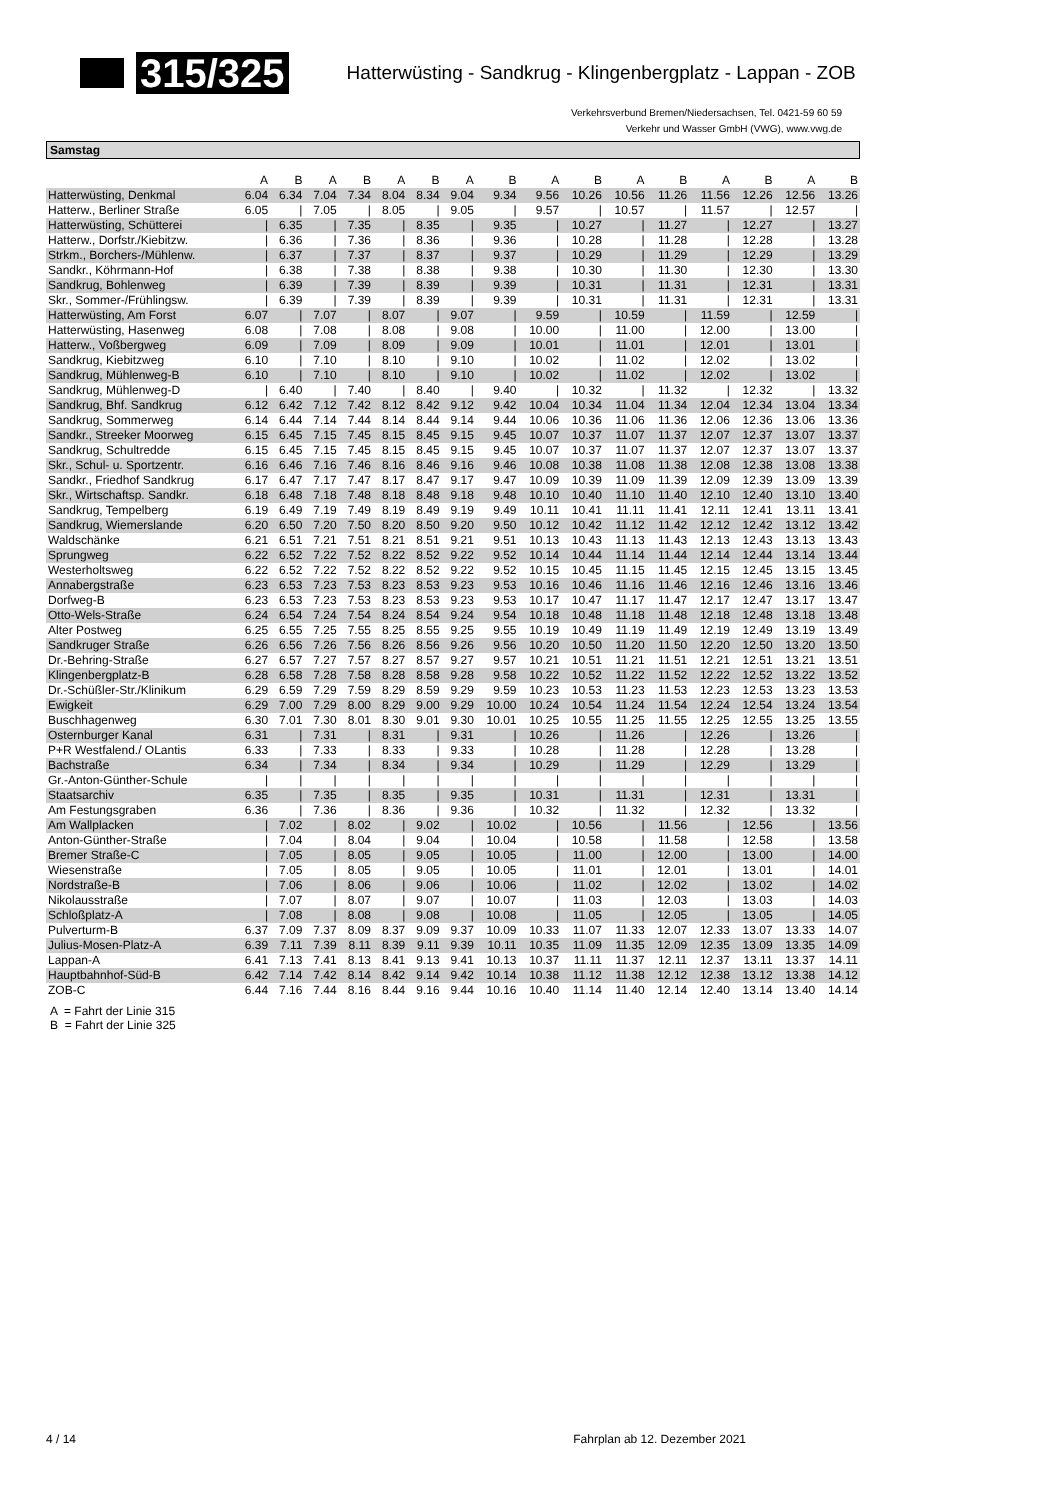315/325
Hatterwüsting - Sandkrug - Klingenbergplatz - Lappan - ZOB
Verkehrsverbund Bremen/Niedersachsen, Tel. 0421-59 60 59
Verkehr und Wasser GmbH (VWG), www.vwg.de
Samstag
| | A | B | A | B | A | B | A | B | A | B | A | B | A | B | A | B |
| --- | --- | --- | --- | --- | --- | --- | --- | --- | --- | --- | --- | --- | --- | --- | --- | --- |
| Hatterwüsting, Denkmal | 6.04 | 6.34 | 7.04 | 7.34 | 8.04 | 8.34 | 9.04 | 9.34 | 9.56 | 10.26 | 10.56 | 11.26 | 11.56 | 12.26 | 12.56 | 13.26 |
| Hatterw., Berliner Straße | 6.05 | / | 7.05 | / | 8.05 | / | 9.05 | / | 9.57 | / | 10.57 | / | 11.57 | / | 12.57 | / |
| Hatterwüsting, Schütterei | / | 6.35 | / | 7.35 | / | 8.35 | / | 9.35 | / | 10.27 | / | 11.27 | / | 12.27 | / | 13.27 |
| Hatterw., Dorfstr./Kiebitzw. | / | 6.36 | / | 7.36 | / | 8.36 | / | 9.36 | / | 10.28 | / | 11.28 | / | 12.28 | / | 13.28 |
| Strkm., Borchers-/Mühlenw. | / | 6.37 | / | 7.37 | / | 8.37 | / | 9.37 | / | 10.29 | / | 11.29 | / | 12.29 | / | 13.29 |
| Sandkr., Köhrmann-Hof | / | 6.38 | / | 7.38 | / | 8.38 | / | 9.38 | / | 10.30 | / | 11.30 | / | 12.30 | / | 13.30 |
| Sandkrug, Bohlenweg | / | 6.39 | / | 7.39 | / | 8.39 | / | 9.39 | / | 10.31 | / | 11.31 | / | 12.31 | / | 13.31 |
| Skr., Sommer-/Frühlingsw. | / | 6.39 | / | 7.39 | / | 8.39 | / | 9.39 | / | 10.31 | / | 11.31 | / | 12.31 | / | 13.31 |
| Hatterwüsting, Am Forst | 6.07 | / | 7.07 | / | 8.07 | / | 9.07 | / | 9.59 | / | 10.59 | / | 11.59 | / | 12.59 | / |
| Hatterwüsting, Hasenweg | 6.08 | / | 7.08 | / | 8.08 | / | 9.08 | / | 10.00 | / | 11.00 | / | 12.00 | / | 13.00 | / |
| Hatterw., Voßbergweg | 6.09 | / | 7.09 | / | 8.09 | / | 9.09 | / | 10.01 | / | 11.01 | / | 12.01 | / | 13.01 | / |
| Sandkrug, Kiebitzweg | 6.10 | / | 7.10 | / | 8.10 | / | 9.10 | / | 10.02 | / | 11.02 | / | 12.02 | / | 13.02 | / |
| Sandkrug, Mühlenweg-B | 6.10 | / | 7.10 | / | 8.10 | / | 9.10 | / | 10.02 | / | 11.02 | / | 12.02 | / | 13.02 | / |
| Sandkrug, Mühlenweg-D | / | 6.40 | / | 7.40 | / | 8.40 | / | 9.40 | / | 10.32 | / | 11.32 | / | 12.32 | / | 13.32 |
| Sandkrug, Bhf. Sandkrug | 6.12 | 6.42 | 7.12 | 7.42 | 8.12 | 8.42 | 9.12 | 9.42 | 10.04 | 10.34 | 11.04 | 11.34 | 12.04 | 12.34 | 13.04 | 13.34 |
| Sandkrug, Sommerweg | 6.14 | 6.44 | 7.14 | 7.44 | 8.14 | 8.44 | 9.14 | 9.44 | 10.06 | 10.36 | 11.06 | 11.36 | 12.06 | 12.36 | 13.06 | 13.36 |
| Sandkr., Streeker Moorweg | 6.15 | 6.45 | 7.15 | 7.45 | 8.15 | 8.45 | 9.15 | 9.45 | 10.07 | 10.37 | 11.07 | 11.37 | 12.07 | 12.37 | 13.07 | 13.37 |
| Sandkrug, Schultredde | 6.15 | 6.45 | 7.15 | 7.45 | 8.15 | 8.45 | 9.15 | 9.45 | 10.07 | 10.37 | 11.07 | 11.37 | 12.07 | 12.37 | 13.07 | 13.37 |
| Skr., Schul- u. Sportzentr. | 6.16 | 6.46 | 7.16 | 7.46 | 8.16 | 8.46 | 9.16 | 9.46 | 10.08 | 10.38 | 11.08 | 11.38 | 12.08 | 12.38 | 13.08 | 13.38 |
| Sandkr., Friedhof Sandkrug | 6.17 | 6.47 | 7.17 | 7.47 | 8.17 | 8.47 | 9.17 | 9.47 | 10.09 | 10.39 | 11.09 | 11.39 | 12.09 | 12.39 | 13.09 | 13.39 |
| Skr., Wirtschaftsp. Sandkr. | 6.18 | 6.48 | 7.18 | 7.48 | 8.18 | 8.48 | 9.18 | 9.48 | 10.10 | 10.40 | 11.10 | 11.40 | 12.10 | 12.40 | 13.10 | 13.40 |
| Sandkrug, Tempelberg | 6.19 | 6.49 | 7.19 | 7.49 | 8.19 | 8.49 | 9.19 | 9.49 | 10.11 | 10.41 | 11.11 | 11.41 | 12.11 | 12.41 | 13.11 | 13.41 |
| Sandkrug, Wiemerslande | 6.20 | 6.50 | 7.20 | 7.50 | 8.20 | 8.50 | 9.20 | 9.50 | 10.12 | 10.42 | 11.12 | 11.42 | 12.12 | 12.42 | 13.12 | 13.42 |
| Waldschänke | 6.21 | 6.51 | 7.21 | 7.51 | 8.21 | 8.51 | 9.21 | 9.51 | 10.13 | 10.43 | 11.13 | 11.43 | 12.13 | 12.43 | 13.13 | 13.43 |
| Sprungweg | 6.22 | 6.52 | 7.22 | 7.52 | 8.22 | 8.52 | 9.22 | 9.52 | 10.14 | 10.44 | 11.14 | 11.44 | 12.14 | 12.44 | 13.14 | 13.44 |
| Westerholtsweg | 6.22 | 6.52 | 7.22 | 7.52 | 8.22 | 8.52 | 9.22 | 9.52 | 10.15 | 10.45 | 11.15 | 11.45 | 12.15 | 12.45 | 13.15 | 13.45 |
| Annabergstraße | 6.23 | 6.53 | 7.23 | 7.53 | 8.23 | 8.53 | 9.23 | 9.53 | 10.16 | 10.46 | 11.16 | 11.46 | 12.16 | 12.46 | 13.16 | 13.46 |
| Dorfweg-B | 6.23 | 6.53 | 7.23 | 7.53 | 8.23 | 8.53 | 9.23 | 9.53 | 10.17 | 10.47 | 11.17 | 11.47 | 12.17 | 12.47 | 13.17 | 13.47 |
| Otto-Wels-Straße | 6.24 | 6.54 | 7.24 | 7.54 | 8.24 | 8.54 | 9.24 | 9.54 | 10.18 | 10.48 | 11.18 | 11.48 | 12.18 | 12.48 | 13.18 | 13.48 |
| Alter Postweg | 6.25 | 6.55 | 7.25 | 7.55 | 8.25 | 8.55 | 9.25 | 9.55 | 10.19 | 10.49 | 11.19 | 11.49 | 12.19 | 12.49 | 13.19 | 13.49 |
| Sandkruger Straße | 6.26 | 6.56 | 7.26 | 7.56 | 8.26 | 8.56 | 9.26 | 9.56 | 10.20 | 10.50 | 11.20 | 11.50 | 12.20 | 12.50 | 13.20 | 13.50 |
| Dr.-Behring-Straße | 6.27 | 6.57 | 7.27 | 7.57 | 8.27 | 8.57 | 9.27 | 9.57 | 10.21 | 10.51 | 11.21 | 11.51 | 12.21 | 12.51 | 13.21 | 13.51 |
| Klingenbergplatz-B | 6.28 | 6.58 | 7.28 | 7.58 | 8.28 | 8.58 | 9.28 | 9.58 | 10.22 | 10.52 | 11.22 | 11.52 | 12.22 | 12.52 | 13.22 | 13.52 |
| Dr.-Schüßler-Str./Klinikum | 6.29 | 6.59 | 7.29 | 7.59 | 8.29 | 8.59 | 9.29 | 9.59 | 10.23 | 10.53 | 11.23 | 11.53 | 12.23 | 12.53 | 13.23 | 13.53 |
| Ewigkeit | 6.29 | 7.00 | 7.29 | 8.00 | 8.29 | 9.00 | 9.29 | 10.00 | 10.24 | 10.54 | 11.24 | 11.54 | 12.24 | 12.54 | 13.24 | 13.54 |
| Buschhagenweg | 6.30 | 7.01 | 7.30 | 8.01 | 8.30 | 9.01 | 9.30 | 10.01 | 10.25 | 10.55 | 11.25 | 11.55 | 12.25 | 12.55 | 13.25 | 13.55 |
| Osternburger Kanal | 6.31 | / | 7.31 | / | 8.31 | / | 9.31 | / | 10.26 | / | 11.26 | / | 12.26 | / | 13.26 | / |
| P+R Westfalend./ OLantis | 6.33 | / | 7.33 | / | 8.33 | / | 9.33 | / | 10.28 | / | 11.28 | / | 12.28 | / | 13.28 | / |
| Bachstraße | 6.34 | / | 7.34 | / | 8.34 | / | 9.34 | / | 10.29 | / | 11.29 | / | 12.29 | / | 13.29 | / |
| Gr.-Anton-Günther-Schule | / | / | / | / | / | / | / | / | / | / | / | / | / | / | / | / |
| Staatsarchiv | 6.35 | / | 7.35 | / | 8.35 | / | 9.35 | / | 10.31 | / | 11.31 | / | 12.31 | / | 13.31 | / |
| Am Festungsgraben | 6.36 | / | 7.36 | / | 8.36 | / | 9.36 | / | 10.32 | / | 11.32 | / | 12.32 | / | 13.32 | / |
| Am Wallplacken | / | 7.02 | / | 8.02 | / | 9.02 | / | 10.02 | / | 10.56 | / | 11.56 | / | 12.56 | / | 13.56 |
| Anton-Günther-Straße | / | 7.04 | / | 8.04 | / | 9.04 | / | 10.04 | / | 10.58 | / | 11.58 | / | 12.58 | / | 13.58 |
| Bremer Straße-C | / | 7.05 | / | 8.05 | / | 9.05 | / | 10.05 | / | 11.00 | / | 12.00 | / | 13.00 | / | 14.00 |
| Wiesenstraße | / | 7.05 | / | 8.05 | / | 9.05 | / | 10.05 | / | 11.01 | / | 12.01 | / | 13.01 | / | 14.01 |
| Nordstraße-B | / | 7.06 | / | 8.06 | / | 9.06 | / | 10.06 | / | 11.02 | / | 12.02 | / | 13.02 | / | 14.02 |
| Nikolausstraße | / | 7.07 | / | 8.07 | / | 9.07 | / | 10.07 | / | 11.03 | / | 12.03 | / | 13.03 | / | 14.03 |
| Schloßplatz-A | / | 7.08 | / | 8.08 | / | 9.08 | / | 10.08 | / | 11.05 | / | 12.05 | / | 13.05 | / | 14.05 |
| Pulverturm-B | 6.37 | 7.09 | 7.37 | 8.09 | 8.37 | 9.09 | 9.37 | 10.09 | 10.33 | 11.07 | 11.33 | 12.07 | 12.33 | 13.07 | 13.33 | 14.07 |
| Julius-Mosen-Platz-A | 6.39 | 7.11 | 7.39 | 8.11 | 8.39 | 9.11 | 9.39 | 10.11 | 10.35 | 11.09 | 11.35 | 12.09 | 12.35 | 13.09 | 13.35 | 14.09 |
| Lappan-A | 6.41 | 7.13 | 7.41 | 8.13 | 8.41 | 9.13 | 9.41 | 10.13 | 10.37 | 11.11 | 11.37 | 12.11 | 12.37 | 13.11 | 13.37 | 14.11 |
| Hauptbahnhof-Süd-B | 6.42 | 7.14 | 7.42 | 8.14 | 8.42 | 9.14 | 9.42 | 10.14 | 10.38 | 11.12 | 11.38 | 12.12 | 12.38 | 13.12 | 13.38 | 14.12 |
| ZOB-C | 6.44 | 7.16 | 7.44 | 8.16 | 8.44 | 9.16 | 9.44 | 10.16 | 10.40 | 11.14 | 11.40 | 12.14 | 12.40 | 13.14 | 13.40 | 14.14 |
A = Fahrt der Linie 315
B = Fahrt der Linie 325
4 / 14 Fahrplan ab 12. Dezember 2021